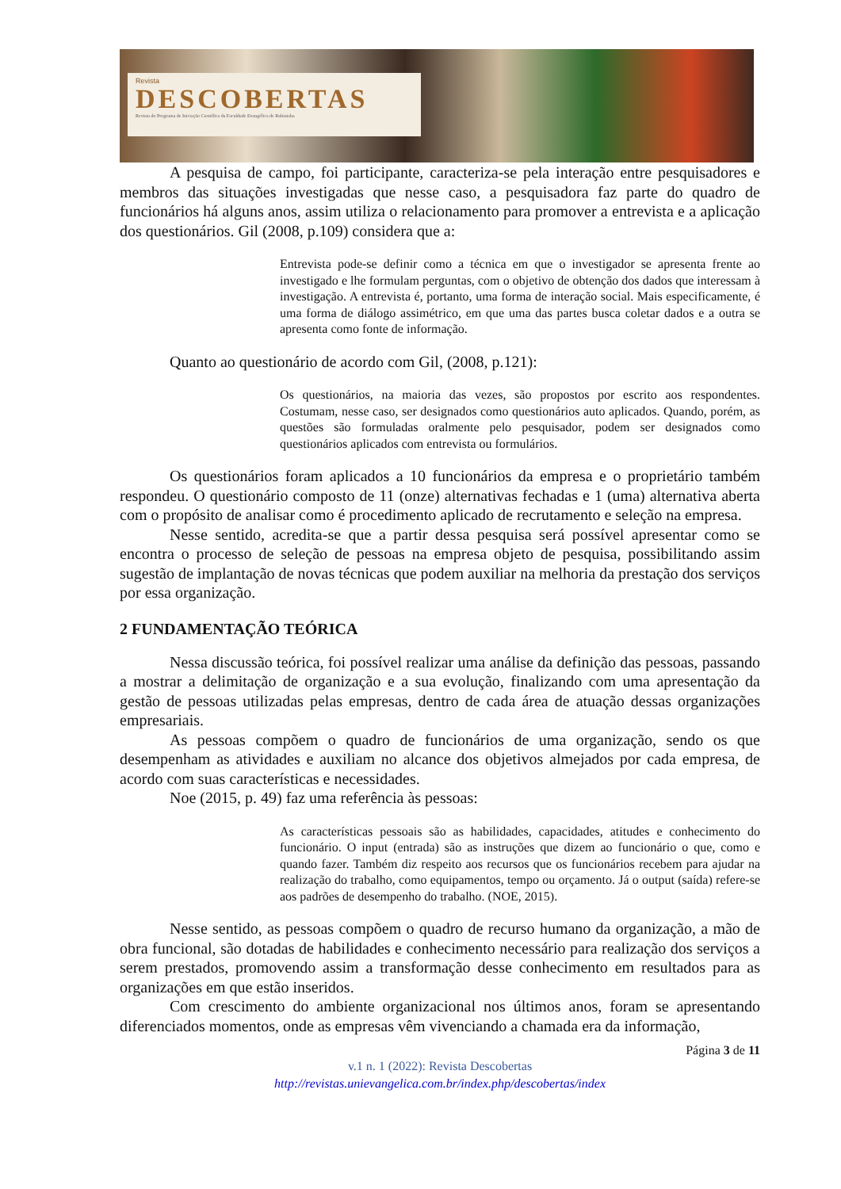Revista
DESCOBERTAS
Revista do Programa de Iniciação Científica da Faculdade Evangélica de Rubiataba
A pesquisa de campo, foi participante, caracteriza-se pela interação entre pesquisadores e membros das situações investigadas que nesse caso, a pesquisadora faz parte do quadro de funcionários há alguns anos, assim utiliza o relacionamento para promover a entrevista e a aplicação dos questionários. Gil (2008, p.109) considera que a:
Entrevista pode-se definir como a técnica em que o investigador se apresenta frente ao investigado e lhe formulam perguntas, com o objetivo de obtenção dos dados que interessam à investigação. A entrevista é, portanto, uma forma de interação social. Mais especificamente, é uma forma de diálogo assimétrico, em que uma das partes busca coletar dados e a outra se apresenta como fonte de informação.
Quanto ao questionário de acordo com Gil, (2008, p.121):
Os questionários, na maioria das vezes, são propostos por escrito aos respondentes. Costumam, nesse caso, ser designados como questionários auto aplicados. Quando, porém, as questões são formuladas oralmente pelo pesquisador, podem ser designados como questionários aplicados com entrevista ou formulários.
Os questionários foram aplicados a 10 funcionários da empresa e o proprietário também respondeu. O questionário composto de 11 (onze) alternativas fechadas e 1 (uma) alternativa aberta com o propósito de analisar como é procedimento aplicado de recrutamento e seleção na empresa.
Nesse sentido, acredita-se que a partir dessa pesquisa será possível apresentar como se encontra o processo de seleção de pessoas na empresa objeto de pesquisa, possibilitando assim sugestão de implantação de novas técnicas que podem auxiliar na melhoria da prestação dos serviços por essa organização.
2 FUNDAMENTAÇÃO TEÓRICA
Nessa discussão teórica, foi possível realizar uma análise da definição das pessoas, passando a mostrar a delimitação de organização e a sua evolução, finalizando com uma apresentação da gestão de pessoas utilizadas pelas empresas, dentro de cada área de atuação dessas organizações empresariais.
As pessoas compõem o quadro de funcionários de uma organização, sendo os que desempenham as atividades e auxiliam no alcance dos objetivos almejados por cada empresa, de acordo com suas características e necessidades.
Noe (2015, p. 49) faz uma referência às pessoas:
As características pessoais são as habilidades, capacidades, atitudes e conhecimento do funcionário. O input (entrada) são as instruções que dizem ao funcionário o que, como e quando fazer. Também diz respeito aos recursos que os funcionários recebem para ajudar na realização do trabalho, como equipamentos, tempo ou orçamento. Já o output (saída) refere-se aos padrões de desempenho do trabalho. (NOE, 2015).
Nesse sentido, as pessoas compõem o quadro de recurso humano da organização, a mão de obra funcional, são dotadas de habilidades e conhecimento necessário para realização dos serviços a serem prestados, promovendo assim a transformação desse conhecimento em resultados para as organizações em que estão inseridos.
Com crescimento do ambiente organizacional nos últimos anos, foram se apresentando diferenciados momentos, onde as empresas vêm vivenciando a chamada era da informação,
Página 3 de 11
v.1 n. 1 (2022): Revista Descobertas
http://revistas.unievangelica.com.br/index.php/descobertas/index